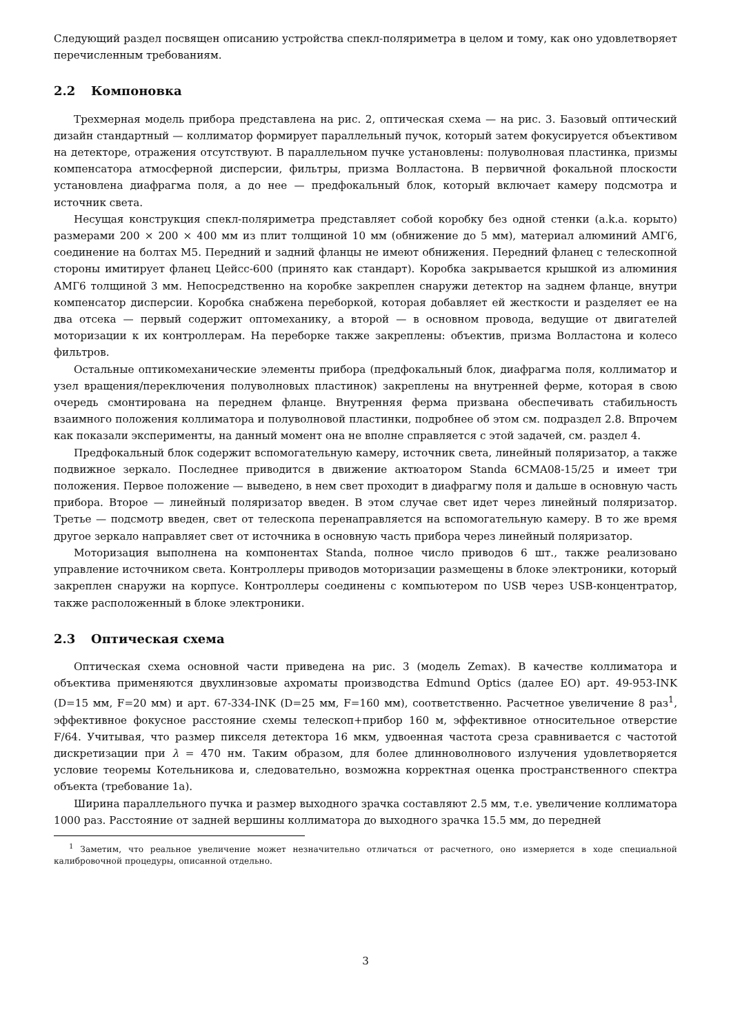Следующий раздел посвящен описанию устройства спекл-поляриметра в целом и тому, как оно удовлетворяет перечисленным требованиям.
2.2 Компоновка
Трехмерная модель прибора представлена на рис. 2, оптическая схема — на рис. 3. Базовый оптический дизайн стандартный — коллиматор формирует параллельный пучок, который затем фокусируется объективом на детекторе, отражения отсутствуют. В параллельном пучке установлены: полуволновая пластинка, призмы компенсатора атмосферной дисперсии, фильтры, призма Волластона. В первичной фокальной плоскости установлена диафрагма поля, а до нее — предфокальный блок, который включает камеру подсмотра и источник света.
Несущая конструкция спекл-поляриметра представляет собой коробку без одной стенки (a.k.a. корыто) размерами 200 × 200 × 400 мм из плит толщиной 10 мм (обнижение до 5 мм), материал алюминий АМГ6, соединение на болтах М5. Передний и задний фланцы не имеют обнижения. Передний фланец с телескопной стороны имитирует фланец Цейсс-600 (принято как стандарт). Коробка закрывается крышкой из алюминия АМГ6 толщиной 3 мм. Непосредственно на коробке закреплен снаружи детектор на заднем фланце, внутри компенсатор дисперсии. Коробка снабжена переборкой, которая добавляет ей жесткости и разделяет ее на два отсека — первый содержит оптомеханику, а второй — в основном провода, ведущие от двигателей моторизации к их контроллерам. На переборке также закреплены: объектив, призма Волластона и колесо фильтров.
Остальные оптикомеханические элементы прибора (предфокальный блок, диафрагма поля, коллиматор и узел вращения/переключения полуволновых пластинок) закреплены на внутренней ферме, которая в свою очередь смонтирована на переднем фланце. Внутренняя ферма призвана обеспечивать стабильность взаимного положения коллиматора и полуволновой пластинки, подробнее об этом см. подраздел 2.8. Впрочем как показали эксперименты, на данный момент она не вполне справляется с этой задачей, см. раздел 4.
Предфокальный блок содержит вспомогательную камеру, источник света, линейный поляризатор, а также подвижное зеркало. Последнее приводится в движение актюатором Standa 6CMA08-15/25 и имеет три положения. Первое положение — выведено, в нем свет проходит в диафрагму поля и дальше в основную часть прибора. Второе — линейный поляризатор введен. В этом случае свет идет через линейный поляризатор. Третье — подсмотр введен, свет от телескопа перенаправляется на вспомогательную камеру. В то же время другое зеркало направляет свет от источника в основную часть прибора через линейный поляризатор.
Моторизация выполнена на компонентах Standa, полное число приводов 6 шт., также реализовано управление источником света. Контроллеры приводов моторизации размещены в блоке электроники, который закреплен снаружи на корпусе. Контроллеры соединены с компьютером по USB через USB-концентратор, также расположенный в блоке электроники.
2.3 Оптическая схема
Оптическая схема основной части приведена на рис. 3 (модель Zemax). В качестве коллиматора и объектива применяются двухлинзовые ахроматы производства Edmund Optics (далее EO) арт. 49-953-INK (D=15 мм, F=20 мм) и арт. 67-334-INK (D=25 мм, F=160 мм), соответственно. Расчетное увеличение 8 раз<sup>1</sup>, эффективное фокусное расстояние схемы телескоп+прибор 160 м, эффективное относительное отверстие F/64. Учитывая, что размер пикселя детектора 16 мкм, удвоенная частота среза сравнивается с частотой дискретизации при λ = 470 нм. Таким образом, для более длинноволнового излучения удовлетворяется условие теоремы Котельникова и, следовательно, возможна корректная оценка пространственного спектра объекта (требование 1a).
Ширина параллельного пучка и размер выходного зрачка составляют 2.5 мм, т.е. увеличение коллиматора 1000 раз. Расстояние от задней вершины коллиматора до выходного зрачка 15.5 мм, до передней
<sup>1</sup> Заметим, что реальное увеличение может незначительно отличаться от расчетного, оно измеряется в ходе специальной калибровочной процедуры, описанной отдельно.
3